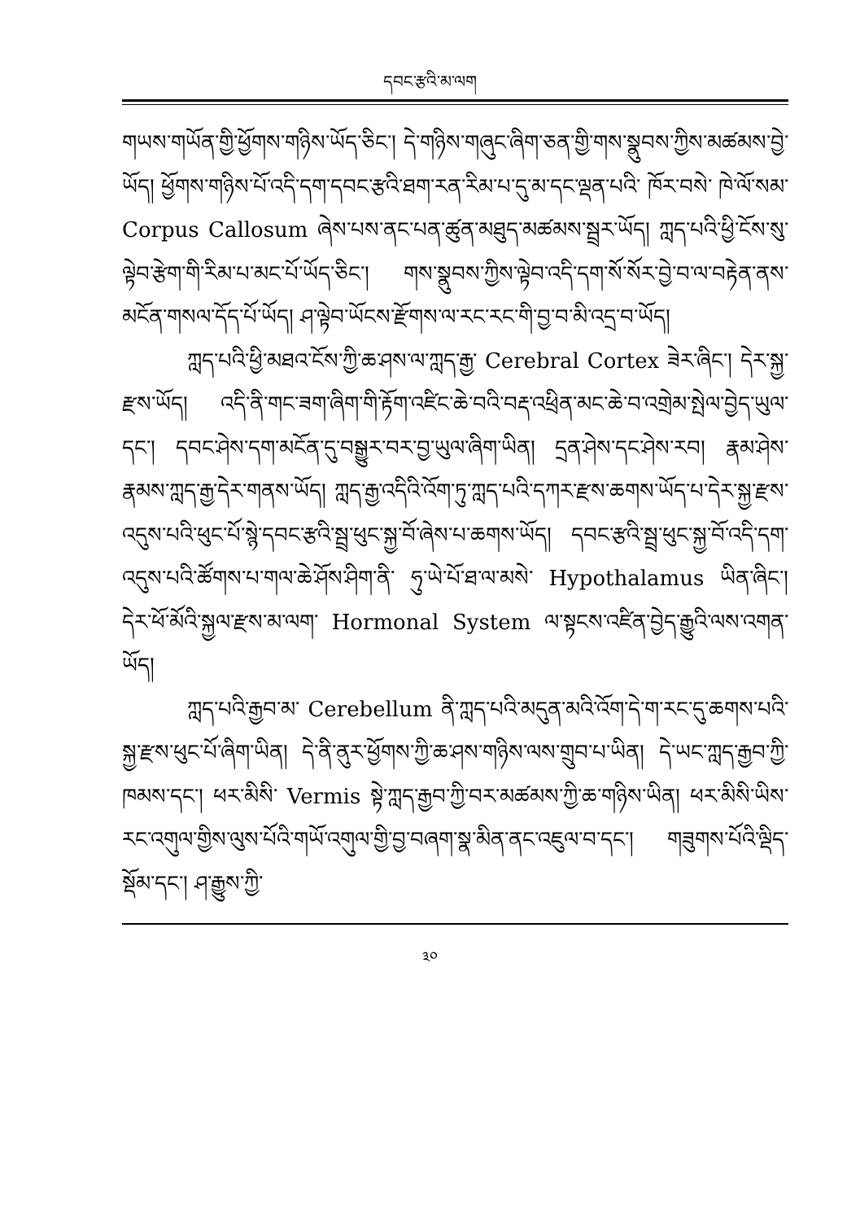དབང་རྩའི་མ་ལག
གཡས་གཡོན་གྱི་ཕྱོགས་གཉིས་ཡོད་ཅིང་། དེ་གཉིས་གཞུང་ཞིག་ཅན་གྱི་གས་སྣུབས་ཀྱིས་མཚམས་བྱེ་ཡོད། ཕྱོགས་གཉིས་པོ་འདི་དག་དབང་རྩའི་ཐག་རན་རིམ་པ་དུ་མ་དང་ལྡན་པའི་ ཁོར་བསེ་ ཁེ་ལོ་སམ་ Corpus Callosum ཞེས་པས་ནང་པན་ཚུན་མཐུད་མཚམས་སྦྲར་ཡོད། ཀླད་པའི་ཕྱི་ངོས་སུ་ལྟེབ་རྩེག་གི་རིམ་པ་མང་པོ་ཡོད་ཅིང་། གས་སྣུབས་ཀྱིས་ལྟེབ་འདི་དག་སོ་སོར་བྱེ་བ་ལ་བརྟེན་ནས་མངོན་གསལ་དོད་པོ་ཡོད། ཤ་ལྟེབ་ཡོངས་རྫོགས་ལ་རང་རང་གི་བྱ་བ་མི་འདྲ་བ་ཡོད།
ཀླད་པའི་ཕྱི་མཐའ་ངོས་ཀྱི་ཆ་ཤས་ལ་ཀླད་རྒྱ་ Cerebral Cortex ཟེར་ཞིང་། དེར་སྐྱ་རྫས་ཡོད། འདི་ནི་གང་ཟག་ཞིག་གི་རྟོག་འཛིང་ཆེ་བའི་བརྡ་འཕྲིན་མང་ཆེ་བ་འགྲེམ་སྤེལ་བྱེད་ཡུལ་དང་། དབང་ཤེས་དག་མངོན་དུ་བསྒྱུར་བར་བྱ་ཡུལ་ཞིག་ཡིན། དྲན་ཤེས་དང་ཤེས་རབ། རྣམ་ཤེས་རྣམས་ཀླད་རྒྱ་དེར་གནས་ཡོད། ཀླད་རྒྱ་འདིའི་འོག་ཏུ་ཀླད་པའི་དཀར་རྫས་ཆགས་ཡོད་པ་དེར་སྐྱ་རྫས་འདུས་པའི་ཕུང་པོ་སྙེ་དབང་རྩའི་སྦྲ་ཕུང་སྐྱ་བོ་ཞེས་པ་ཆགས་ཡོད། དབང་རྩའི་སྦྲ་ཕུང་སྐྱ་བོ་འདི་དག་འདུས་པའི་ཚོགས་པ་གལ་ཆེ་ཤོས་ཤིག་ནི་ ཧུ་ཡེ་པོ་ཐ་ལ་མསེ་ Hypothalamus ཡིན་ཞིང་། དེར་ཕོ་མོའི་སྐྱལ་རྫས་མ་ལག་ Hormonal System ལ་སྟངས་འཛིན་བྱེད་རྒྱུའི་ལས་འགན་ཡོད།
ཀླད་པའི་རྒྱབ་མ་ Cerebellum ནི་ཀླད་པའི་མདུན་མའི་འོག་དེ་ག་རང་དུ་ཆགས་པའི་སྐྱ་རྫས་ཕུང་པོ་ཞིག་ཡིན། དེ་ནི་ནུར་ཕྱོགས་ཀྱི་ཆ་ཤས་གཉིས་ལས་གྲུབ་པ་ཡིན། དེ་ཡང་ཀླད་རྒྱབ་ཀྱི་ཁམས་དང་། ཕར་མིསི་ Vermis སྟེ་ཀླད་རྒྱབ་ཀྱི་བར་མཚམས་ཀྱི་ཆ་གཉིས་ཡིན། ཕར་མིསི་ཡིས་རང་འགུལ་གྱིས་ལུས་པོའི་གཡོ་འགུལ་གྱི་བྱ་བཞག་སྣ་མིན་ནང་འཇུལ་བ་དང་། གཟུགས་པོའི་ལྡིད་སྡོམ་དང་། ཤ་རྒྱུས་ཀྱི་
༣༠